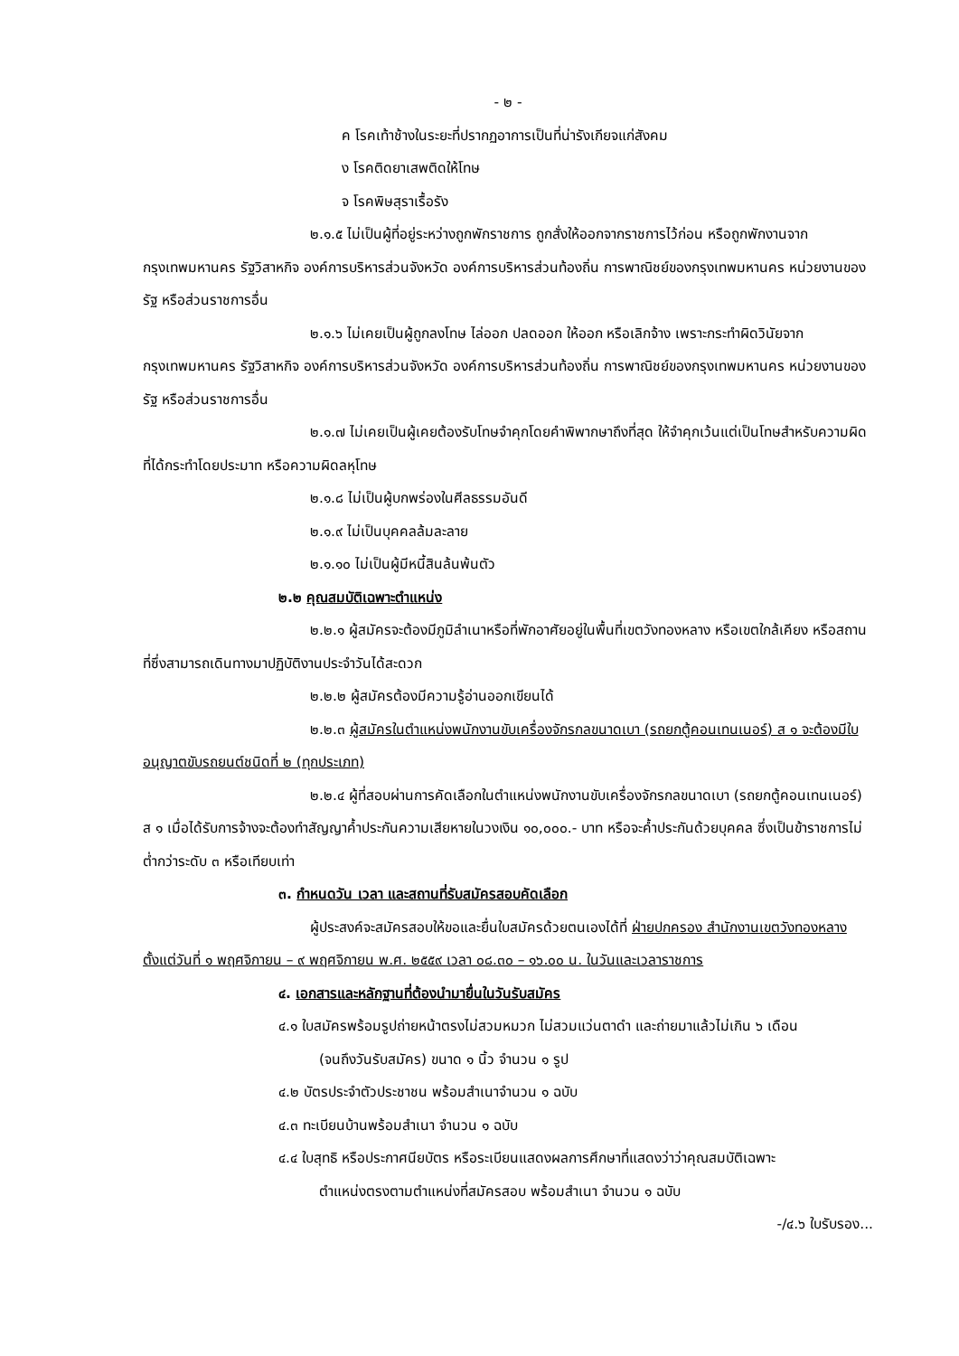- ๒ -
ค โรคเท้าช้างในระยะที่ปรากฏอาการเป็นที่น่ารังเกียจแก่สังคม
ง โรคติดยาเสพติดให้โทษ
จ โรคพิษสุราเรื้อรัง
๒.๑.๕ ไม่เป็นผู้ที่อยู่ระหว่างถูกพักราชการ ถูกสั่งให้ออกจากราชการไว้ก่อน หรือถูกพักงานจากกรุงเทพมหานคร รัฐวิสาหกิจ องค์การบริหารส่วนจังหวัด องค์การบริหารส่วนท้องถิ่น การพาณิชย์ของกรุงเทพมหานคร หน่วยงานของรัฐ หรือส่วนราชการอื่น
๒.๑.๖ ไม่เคยเป็นผู้ถูกลงโทษ ไล่ออก ปลดออก ให้ออก หรือเลิกจ้าง เพราะกระทำผิดวินัยจากกรุงเทพมหานคร รัฐวิสาหกิจ องค์การบริหารส่วนจังหวัด องค์การบริหารส่วนท้องถิ่น การพาณิชย์ของกรุงเทพมหานคร หน่วยงานของรัฐ หรือส่วนราชการอื่น
๒.๑.๗ ไม่เคยเป็นผู้เคยต้องรับโทษจำคุกโดยคำพิพากษาถึงที่สุด ให้จำคุกเว้นแต่เป็นโทษสำหรับความผิดที่ได้กระทำโดยประมาท หรือความผิดลหุโทษ
๒.๑.๘ ไม่เป็นผู้บกพร่องในศีลธรรมอันดี
๒.๑.๙ ไม่เป็นบุคคลล้มละลาย
๒.๑.๑๐ ไม่เป็นผู้มีหนี้สินล้นพ้นตัว
๒.๒ คุณสมบัติเฉพาะตำแหน่ง
๒.๒.๑ ผู้สมัครจะต้องมีภูมิลำเนาหรือที่พักอาศัยอยู่ในพื้นที่เขตวังทองหลาง หรือเขตใกล้เคียง หรือสถานที่ซึ่งสามารถเดินทางมาปฏิบัติงานประจำวันได้สะดวก
๒.๒.๒ ผู้สมัครต้องมีความรู้อ่านออกเขียนได้
๒.๒.๓ ผู้สมัครในตำแหน่งพนักงานขับเครื่องจักรกลขนาดเบา (รถยกตู้คอนเทนเนอร์) ส ๑ จะต้องมีใบอนุญาตขับรถยนต์ชนิดที่ ๒ (ทุกประเภท)
๒.๒.๔ ผู้ที่สอบผ่านการคัดเลือกในตำแหน่งพนักงานขับเครื่องจักรกลขนาดเบา (รถยกตู้คอนเทนเนอร์) ส ๑ เมื่อได้รับการจ้างจะต้องทำสัญญาค้ำประกันความเสียหายในวงเงิน ๑๐,๐๐๐.- บาท หรือจะค้ำประกันด้วยบุคคล ซึ่งเป็นข้าราชการไม่ต่ำกว่าระดับ ๓ หรือเทียบเท่า
๓. กำหนดวัน เวลา และสถานที่รับสมัครสอบคัดเลือก
ผู้ประสงค์จะสมัครสอบให้ขอและยื่นใบสมัครด้วยตนเองได้ที่ ฝ่ายปกครอง สำนักงานเขตวังทองหลาง ตั้งแต่วันที่ ๑ พฤศจิกายน – ๙ พฤศจิกายน พ.ศ. ๒๕๕๙ เวลา ๐๘.๓๐ – ๑๖.๐๐ น. ในวันและเวลาราชการ
๔. เอกสารและหลักฐานที่ต้องนำมายื่นในวันรับสมัคร
๔.๑ ใบสมัครพร้อมรูปถ่ายหน้าตรงไม่สวมหมวก ไม่สวมแว่นตาดำ และถ่ายมาแล้วไม่เกิน ๖ เดือน
(จนถึงวันรับสมัคร) ขนาด ๑ นิ้ว จำนวน ๑ รูป
๔.๒ บัตรประจำตัวประชาชน พร้อมสำเนาจำนวน ๑ ฉบับ
๔.๓ ทะเบียนบ้านพร้อมสำเนา จำนวน ๑ ฉบับ
๔.๔ ใบสุทธิ หรือประกาศนียบัตร หรือระเบียนแสดงผลการศึกษาที่แสดงว่าว่าคุณสมบัติเฉพาะ
ตำแหน่งตรงตามตำแหน่งที่สมัครสอบ พร้อมสำเนา จำนวน ๑ ฉบับ
-/๔.๖ ใบรับรอง...